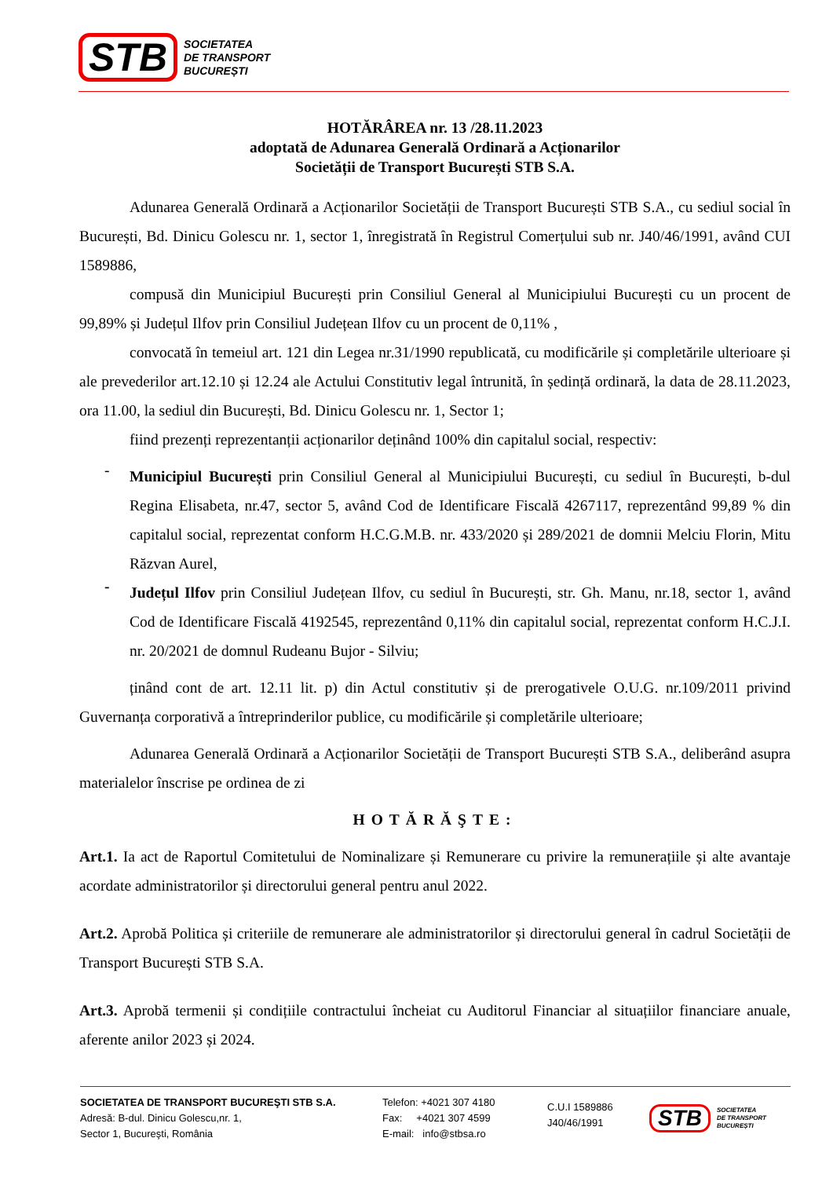STB
SOCIETATEA
DE TRANSPORT
BUCUREȘTI
HOTĂRÂREA nr. 13 /28.11.2023
adoptată de Adunarea Generală Ordinară a Acționarilor
Societății de Transport București STB S.A.
Adunarea Generală Ordinară a Acționarilor Societății de Transport București STB S.A., cu sediul social în București, Bd. Dinicu Golescu nr. 1, sector 1, înregistrată în Registrul Comerțului sub nr. J40/46/1991, având CUI 1589886,
compusă din Municipiul București prin Consiliul General al Municipiului București cu un procent de 99,89% și Județul Ilfov prin Consiliul Județean Ilfov cu un procent de 0,11% ,
convocată în temeiul art. 121 din Legea nr.31/1990 republicată, cu modificările și completările ulterioare și ale prevederilor art.12.10 și 12.24 ale Actului Constitutiv legal întrunită, în ședință ordinară, la data de 28.11.2023, ora 11.00, la sediul din București, Bd. Dinicu Golescu nr. 1, Sector 1;
fiind prezenți reprezentanții acționarilor deținând 100% din capitalul social, respectiv:
-
Municipiul București prin Consiliul General al Municipiului București, cu sediul în București, b-dul Regina Elisabeta, nr.47, sector 5, având Cod de Identificare Fiscală 4267117, reprezentând 99,89 % din capitalul social, reprezentat conform H.C.G.M.B. nr. 433/2020 și 289/2021 de domnii Melciu Florin, Mitu Răzvan Aurel,
-
Județul Ilfov prin Consiliul Județean Ilfov, cu sediul în București, str. Gh. Manu, nr.18, sector 1, având Cod de Identificare Fiscală 4192545, reprezentând 0,11% din capitalul social, reprezentat conform H.C.J.I. nr. 20/2021 de domnul Rudeanu Bujor - Silviu;
ținând cont de art. 12.11 lit. p) din Actul constitutiv și de prerogativele O.U.G. nr.109/2011 privind Guvernanța corporativă a întreprinderilor publice, cu modificările și completările ulterioare;
Adunarea Generală Ordinară a Acționarilor Societății de Transport București STB S.A., deliberând asupra materialelor înscrise pe ordinea de zi
HOTĂRĂŞTE:
Art.1. Ia act de Raportul Comitetului de Nominalizare și Remunerare cu privire la remunerațiile și alte avantaje acordate administratorilor și directorului general pentru anul 2022.
Art.2. Aprobă Politica și criteriile de remunerare ale administratorilor și directorului general în cadrul Societății de Transport București STB S.A.
Art.3. Aprobă termenii și condițiile contractului încheiat cu Auditorul Financiar al situațiilor financiare anuale, aferente anilor 2023 și 2024.
SOCIETATEA DE TRANSPORT BUCUREŞTI STB S.A.
Adresă: B-dul. Dinicu Golescu,nr. 1,
Sector 1, Bucureşti, România
Telefon: +4021 307 4180
Fax: +4021 307 4599
E-mail: info@stbsa.ro
C.U.I 1589886
J40/46/1991
STB
SOCIETATEA
DE TRANSPORT
BUCUREȘTI